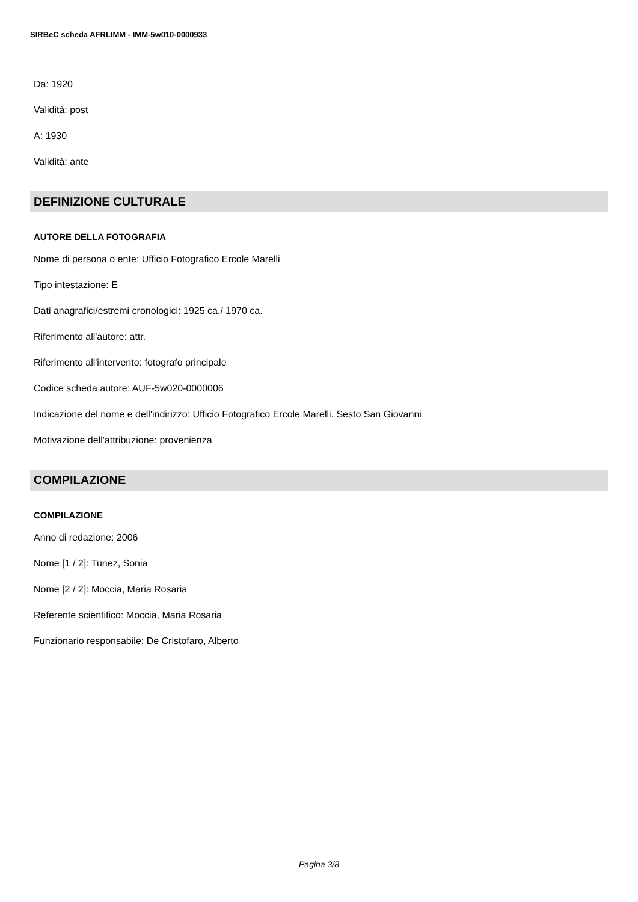SIRBeC scheda AFRLIMM - IMM-5w010-0000933
Da: 1920
Validità: post
A: 1930
Validità: ante
DEFINIZIONE CULTURALE
AUTORE DELLA FOTOGRAFIA
Nome di persona o ente: Ufficio Fotografico Ercole Marelli
Tipo intestazione: E
Dati anagrafici/estremi cronologici: 1925 ca./ 1970 ca.
Riferimento all'autore: attr.
Riferimento all'intervento: fotografo principale
Codice scheda autore: AUF-5w020-0000006
Indicazione del nome e dell'indirizzo: Ufficio Fotografico Ercole Marelli. Sesto San Giovanni
Motivazione dell'attribuzione: provenienza
COMPILAZIONE
COMPILAZIONE
Anno di redazione: 2006
Nome [1 / 2]: Tunez, Sonia
Nome [2 / 2]: Moccia, Maria Rosaria
Referente scientifico: Moccia, Maria Rosaria
Funzionario responsabile: De Cristofaro, Alberto
Pagina 3/8